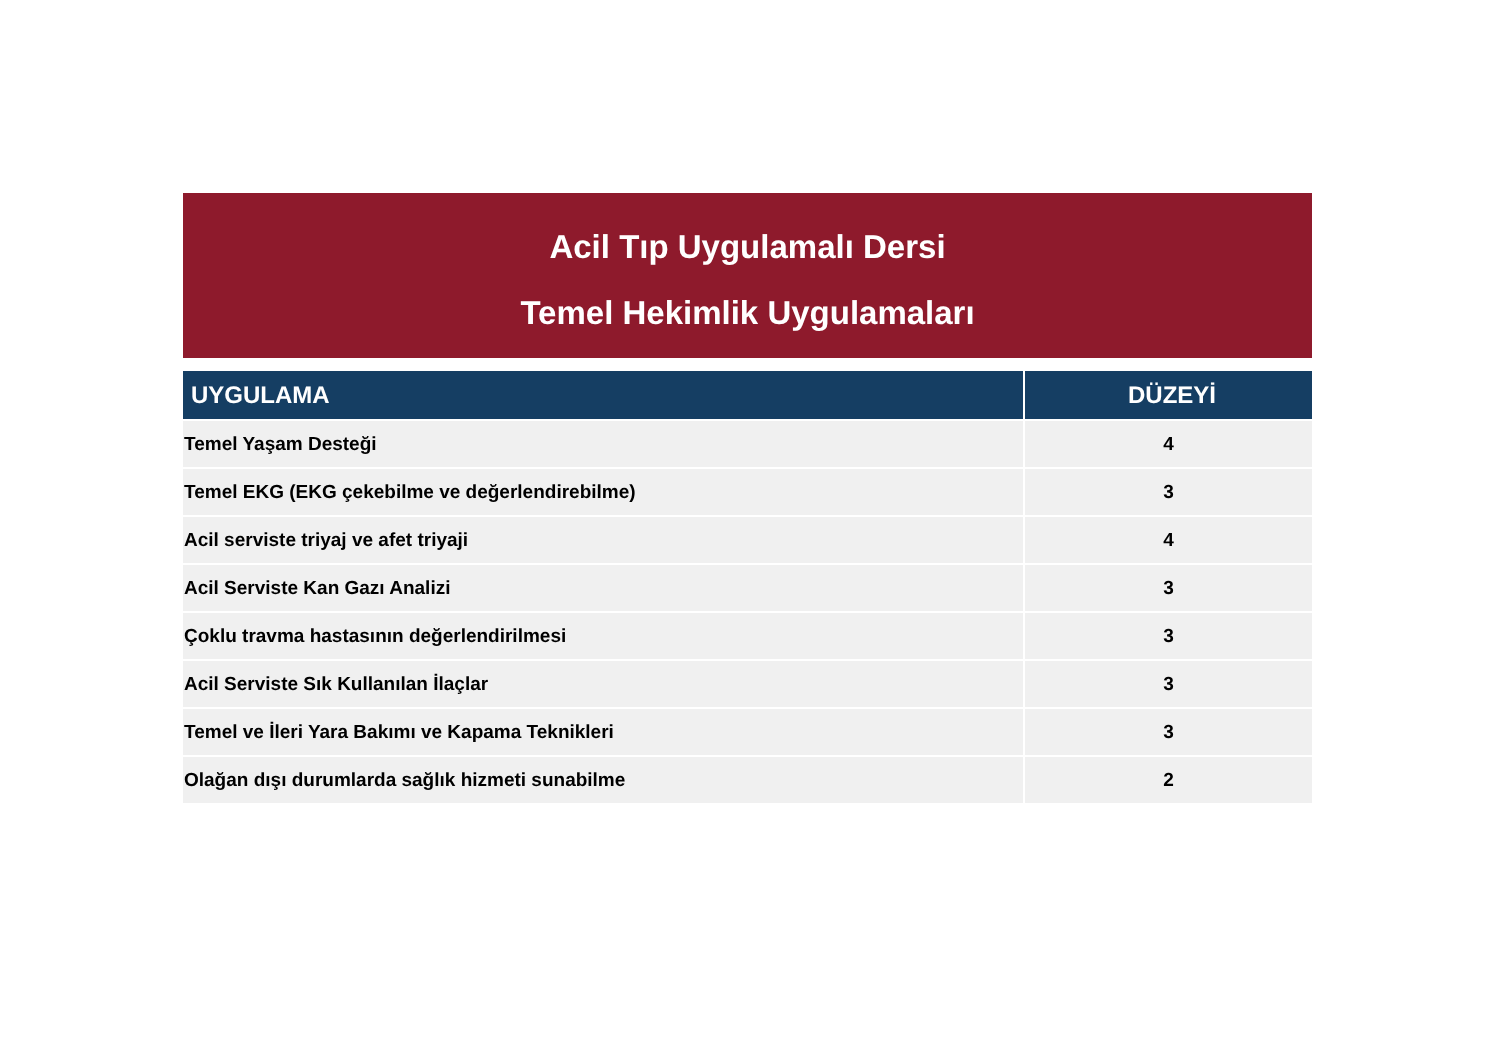Acil Tıp Uygulamalı Dersi
Temel Hekimlik Uygulamaları
| UYGULAMA | DÜZEYİ |
| --- | --- |
| Temel Yaşam Desteği | 4 |
| Temel EKG (EKG çekebilme ve değerlendirebilme) | 3 |
| Acil serviste triyaj ve afet triyaji | 4 |
| Acil Serviste Kan Gazı Analizi | 3 |
| Çoklu travma hastasının değerlendirilmesi | 3 |
| Acil Serviste Sık Kullanılan İlaçlar | 3 |
| Temel ve İleri Yara Bakımı ve Kapama Teknikleri | 3 |
| Olağan dışı durumlarda sağlık hizmeti sunabilme | 2 |